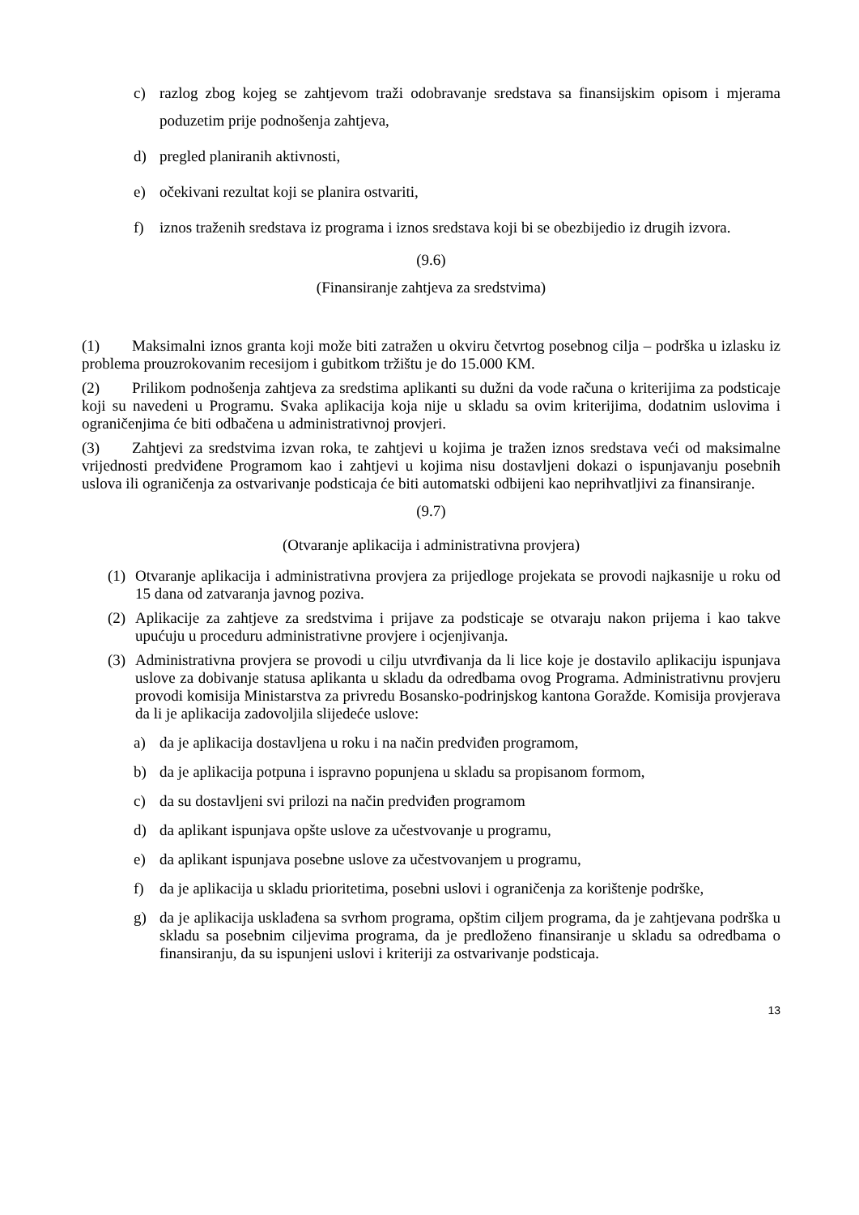c) razlog zbog kojeg se zahtjevom traži odobravanje sredstava sa finansijskim opisom i mjerama poduzetim prije podnošenja zahtjeva,
d) pregled planiranih aktivnosti,
e) očekivani rezultat koji se planira ostvariti,
f) iznos traženih sredstava iz programa i iznos sredstava koji bi se obezbijedio iz drugih izvora.
(9.6)
(Finansiranje zahtjeva za sredstvima)
(1) Maksimalni iznos granta koji može biti zatražen u okviru četvrtog posebnog cilja – podrška u izlasku iz problema prouzrokovanim recesijom i gubitkom tržištu je do 15.000 KM.
(2) Prilikom podnošenja zahtjeva za sredstima aplikanti su dužni da vode računa o kriterijima za podsticaje koji su navedeni u Programu. Svaka aplikacija koja nije u skladu sa ovim kriterijima, dodatnim uslovima i ograničenjima će biti odbačena u administrativnoj provjeri.
(3) Zahtjevi za sredstvima izvan roka, te zahtjevi u kojima je tražen iznos sredstava veći od maksimalne vrijednosti predviđene Programom kao i zahtjevi u kojima nisu dostavljeni dokazi o ispunjavanju posebnih uslova ili ograničenja za ostvarivanje podsticaja će biti automatski odbijeni kao neprihvatljivi za finansiranje.
(9.7)
(Otvaranje aplikacija i administrativna provjera)
(1) Otvaranje aplikacija i administrativna provjera za prijedloge projekata se provodi najkasnije u roku od 15 dana od zatvaranja javnog poziva.
(2) Aplikacije za zahtjeve za sredstvima i prijave za podsticaje se otvaraju nakon prijema i kao takve upućuju u proceduru administrativne provjere i ocjenjivanja.
(3) Administrativna provjera se provodi u cilju utvrđivanja da li lice koje je dostavilo aplikaciju ispunjava uslove za dobivanje statusa aplikanta u skladu da odredbama ovog Programa. Administrativnu provjeru provodi komisija Ministarstva za privredu Bosansko-podrinjskog kantona Goražde. Komisija provjerava da li je aplikacija zadovoljila slijedeće uslove:
a) da je aplikacija dostavljena u roku i na način predviđen programom,
b) da je aplikacija potpuna i ispravno popunjena u skladu sa propisanom formom,
c) da su dostavljeni svi prilozi na način predviđen programom
d) da aplikant ispunjava opšte uslove za učestvovanje u programu,
e) da aplikant ispunjava posebne uslove za učestvovanjem u programu,
f) da je aplikacija u skladu prioritetima, posebni uslovi i ograničenja za korištenje podrške,
g) da je aplikacija usklađena sa svrhom programa, opštim ciljem programa, da je zahtjevana podrška u skladu sa posebnim ciljevima programa, da je predloženo finansiranje u skladu sa odredbama o finansiranju, da su ispunjeni uslovi i kriteriji za ostvarivanje podsticaja.
13